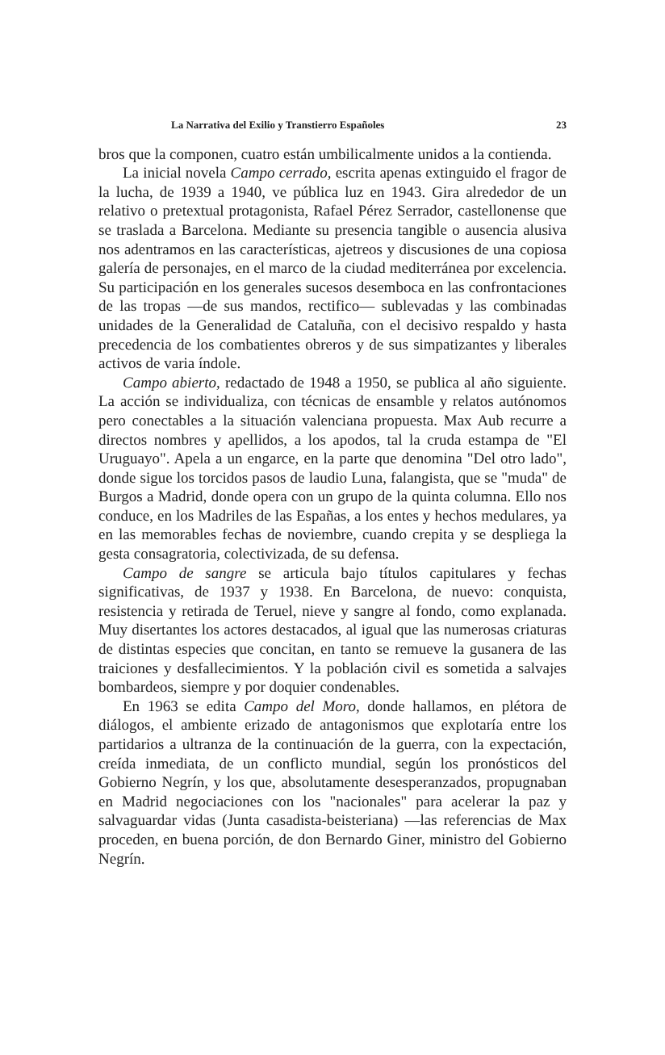La Narrativa del Exilio y Transtierro Españoles 23
bros que la componen, cuatro están umbilicalmente unidos a la contienda.
La inicial novela Campo cerrado, escrita apenas extinguido el fragor de la lucha, de 1939 a 1940, ve pública luz en 1943. Gira alrededor de un relativo o pretextual protagonista, Rafael Pérez Serrador, castellonense que se traslada a Barcelona. Mediante su presencia tangible o ausencia alusiva nos adentramos en las características, ajetreos y discusiones de una copiosa galería de personajes, en el marco de la ciudad mediterránea por excelencia. Su participación en los generales sucesos desemboca en las confrontaciones de las tropas —de sus mandos, rectifico— sublevadas y las combinadas unidades de la Generalidad de Cataluña, con el decisivo respaldo y hasta precedencia de los combatientes obreros y de sus simpatizantes y liberales activos de varia índole.
Campo abierto, redactado de 1948 a 1950, se publica al año siguiente. La acción se individualiza, con técnicas de ensamble y relatos autónomos pero conectables a la situación valenciana propuesta. Max Aub recurre a directos nombres y apellidos, a los apodos, tal la cruda estampa de "El Uruguayo". Apela a un engarce, en la parte que denomina "Del otro lado", donde sigue los torcidos pasos de laudio Luna, falangista, que se "muda" de Burgos a Madrid, donde opera con un grupo de la quinta columna. Ello nos conduce, en los Madriles de las Españas, a los entes y hechos medulares, ya en las memorables fechas de noviembre, cuando crepita y se despliega la gesta consagratoria, colectivizada, de su defensa.
Campo de sangre se articula bajo títulos capitulares y fechas significativas, de 1937 y 1938. En Barcelona, de nuevo: conquista, resistencia y retirada de Teruel, nieve y sangre al fondo, como explanada. Muy disertantes los actores destacados, al igual que las numerosas criaturas de distintas especies que concitan, en tanto se remueve la gusanera de las traiciones y desfallecimientos. Y la población civil es sometida a salvajes bombardeos, siempre y por doquier condenables.
En 1963 se edita Campo del Moro, donde hallamos, en plétora de diálogos, el ambiente erizado de antagonismos que explotaría entre los partidarios a ultranza de la continuación de la guerra, con la expectación, creída inmediata, de un conflicto mundial, según los pronósticos del Gobierno Negrín, y los que, absolutamente desesperanzados, propugnaban en Madrid negociaciones con los "nacionales" para acelerar la paz y salvaguardar vidas (Junta casadista-beisteriana) —las referencias de Max proceden, en buena porción, de don Bernardo Giner, ministro del Gobierno Negrín.